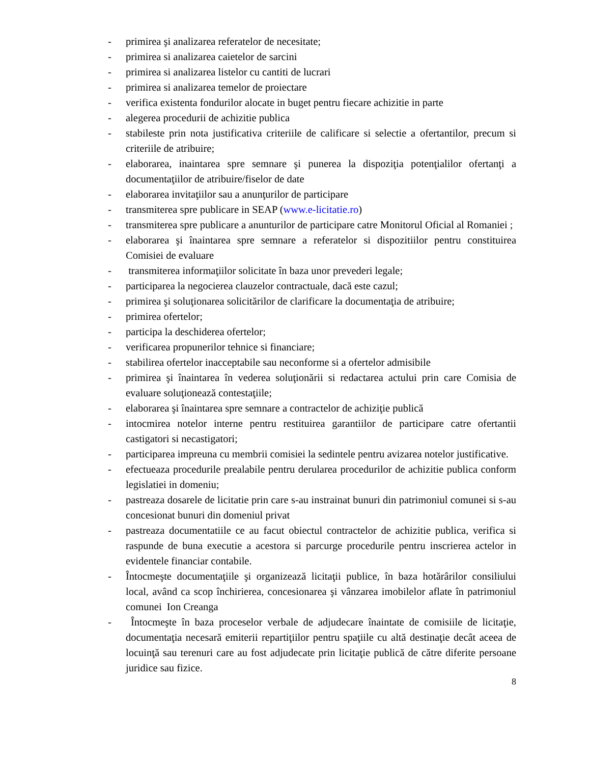- primirea şi analizarea referatelor de necesitate;
- primirea si analizarea caietelor de sarcini
- primirea si analizarea listelor cu cantiti de lucrari
- primirea si analizarea temelor de proiectare
- verifica existenta fondurilor alocate in buget pentru fiecare achizitie in parte
- alegerea procedurii de achizitie publica
- stabileste prin nota justificativa criteriile de calificare si selectie a ofertantilor, precum si criteriile de atribuire;
- elaborarea, inaintarea spre semnare şi punerea la dispoziţia potenţialilor ofertanţi a documentaţiilor de atribuire/fiselor de date
- elaborarea invitaţiilor sau a anunţurilor de participare
- transmiterea spre publicare in SEAP (www.e-licitatie.ro)
- transmiterea spre publicare a anunturilor de participare catre Monitorul Oficial al Romaniei ;
- elaborarea şi înaintarea spre semnare a referatelor si dispozitiilor pentru constituirea Comisiei de evaluare
- transmiterea informaţiilor solicitate în baza unor prevederi legale;
- participarea la negocierea clauzelor contractuale, dacă este cazul;
- primirea şi soluţionarea solicitărilor de clarificare la documentaţia de atribuire;
- primirea ofertelor;
- participa la deschiderea ofertelor;
- verificarea propunerilor tehnice si financiare;
- stabilirea ofertelor inacceptabile sau neconforme si a ofertelor admisibile
- primirea şi înaintarea în vederea soluţionării si redactarea actului prin care Comisia de evaluare soluţionează contestaţiile;
- elaborarea şi înaintarea spre semnare a contractelor de achiziţie publică
- intocmirea notelor interne pentru restituirea garantiilor de participare catre ofertantii castigatori si necastigatori;
- participarea impreuna cu membrii comisiei la sedintele pentru avizarea notelor justificative.
- efectueaza procedurile prealabile pentru derularea procedurilor de achizitie publica conform legislatiei in domeniu;
- pastreaza dosarele de licitatie prin care s-au instrainat bunuri din patrimoniul comunei si s-au concesionat bunuri din domeniul privat
- pastreaza documentatiile ce au facut obiectul contractelor de achizitie publica, verifica si raspunde de buna executie a acestora si parcurge procedurile pentru inscrierea actelor in evidentele financiar contabile.
- Întocmeşte documentaţiile şi organizează licitaţii publice, în baza hotărârilor consiliului local, având ca scop închirierea, concesionarea şi vânzarea imobilelor aflate în patrimoniul comunei Ion Creanga
- Întocmeşte în baza proceselor verbale de adjudecare înaintate de comisiile de licitaţie, documentaţia necesară emiterii repartiţiilor pentru spaţiile cu altă destinaţie decât aceea de locuinţă sau terenuri care au fost adjudecate prin licitaţie publică de către diferite persoane juridice sau fizice.
8